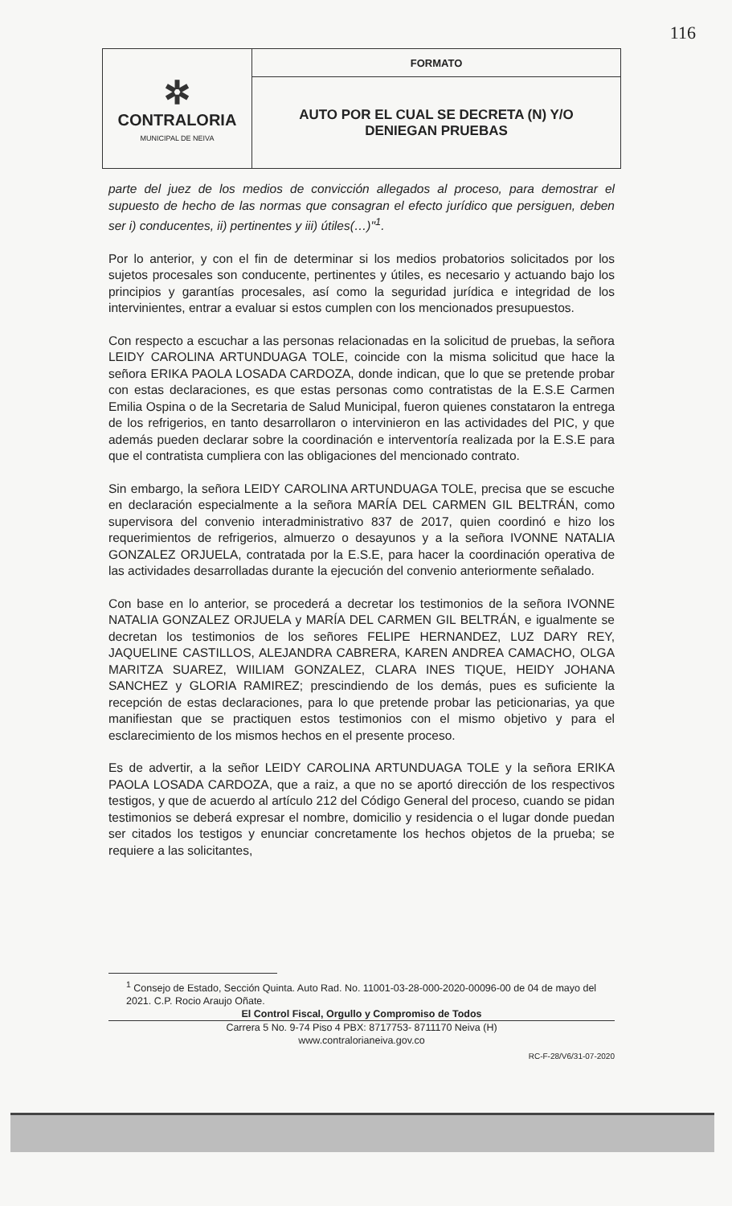116
| ✲ CONTRALORIA MUNICIPAL DE NEIVA | FORMATO |
| | AUTO POR EL CUAL SE DECRETA (N) Y/O DENIEGAN PRUEBAS |
parte del juez de los medios de convicción allegados al proceso, para demostrar el supuesto de hecho de las normas que consagran el efecto jurídico que persiguen, deben ser i) conducentes, ii) pertinentes y iii) útiles(…)"<sup>1</sup>.
Por lo anterior, y con el fin de determinar si los medios probatorios solicitados por los sujetos procesales son conducente, pertinentes y útiles, es necesario y actuando bajo los principios y garantías procesales, así como la seguridad jurídica e integridad de los intervinientes, entrar a evaluar si estos cumplen con los mencionados presupuestos.
Con respecto a escuchar a las personas relacionadas en la solicitud de pruebas, la señora LEIDY CAROLINA ARTUNDUAGA TOLE, coincide con la misma solicitud que hace la señora ERIKA PAOLA LOSADA CARDOZA, donde indican, que lo que se pretende probar con estas declaraciones, es que estas personas como contratistas de la E.S.E Carmen Emilia Ospina o de la Secretaria de Salud Municipal, fueron quienes constataron la entrega de los refrigerios, en tanto desarrollaron o intervinieron en las actividades del PIC, y que además pueden declarar sobre la coordinación e interventoría realizada por la E.S.E para que el contratista cumpliera con las obligaciones del mencionado contrato.
Sin embargo, la señora LEIDY CAROLINA ARTUNDUAGA TOLE, precisa que se escuche en declaración especialmente a la señora MARÍA DEL CARMEN GIL BELTRÁN, como supervisora del convenio interadministrativo 837 de 2017, quien coordinó e hizo los requerimientos de refrigerios, almuerzo o desayunos y a la señora IVONNE NATALIA GONZALEZ ORJUELA, contratada por la E.S.E, para hacer la coordinación operativa de las actividades desarrolladas durante la ejecución del convenio anteriormente señalado.
Con base en lo anterior, se procederá a decretar los testimonios de la señora IVONNE NATALIA GONZALEZ ORJUELA y MARÍA DEL CARMEN GIL BELTRÁN, e igualmente se decretan los testimonios de los señores FELIPE HERNANDEZ, LUZ DARY REY, JAQUELINE CASTILLOS, ALEJANDRA CABRERA, KAREN ANDREA CAMACHO, OLGA MARITZA SUAREZ, WIILIAM GONZALEZ, CLARA INES TIQUE, HEIDY JOHANA SANCHEZ y GLORIA RAMIREZ; prescindiendo de los demás, pues es suficiente la recepción de estas declaraciones, para lo que pretende probar las peticionarias, ya que manifiestan que se practiquen estos testimonios con el mismo objetivo y para el esclarecimiento de los mismos hechos en el presente proceso.
Es de advertir, a la señor LEIDY CAROLINA ARTUNDUAGA TOLE y la señora ERIKA PAOLA LOSADA CARDOZA, que a raiz, a que no se aportó dirección de los respectivos testigos, y que de acuerdo al artículo 212 del Código General del proceso, cuando se pidan testimonios se deberá expresar el nombre, domicilio y residencia o el lugar donde puedan ser citados los testigos y enunciar concretamente los hechos objetos de la prueba; se requiere a las solicitantes,
<sup>1</sup> Consejo de Estado, Sección Quinta. Auto Rad. No. 11001-03-28-000-2020-00096-00 de 04 de mayo del 2021. C.P. Rocio Araujo Oñate.
El Control Fiscal, Orgullo y Compromiso de Todos
Carrera 5 No. 9-74 Piso 4 PBX: 8717753- 8711170 Neiva (H)
www.contralorianeiva.gov.co
RC-F-28/V6/31-07-2020